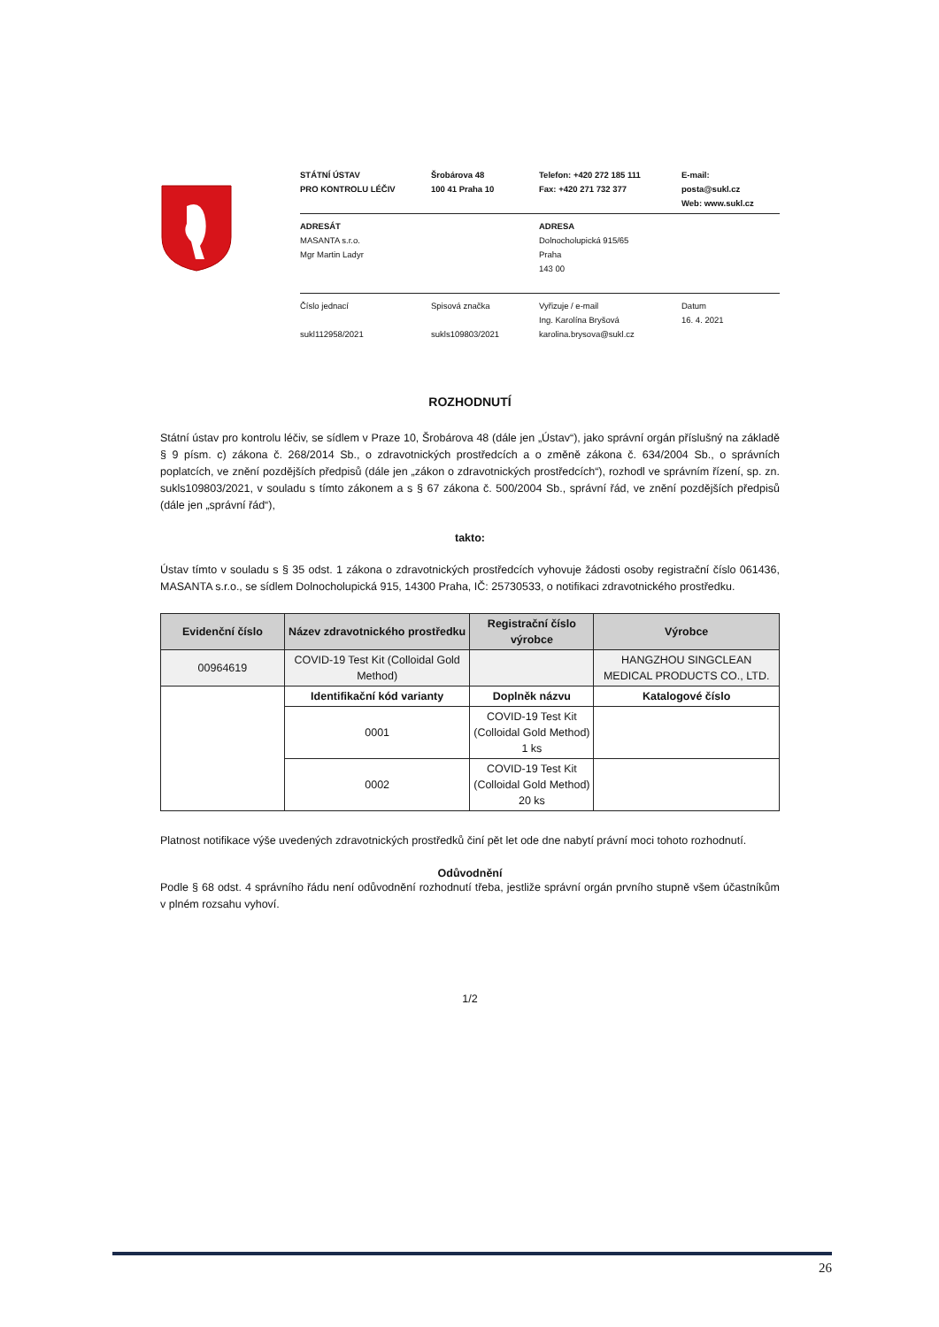STÁTNÍ ÚSTAV
PRO KONTROLU LÉČIV
Šrobárova 48
100 41 Praha 10
Telefon: +420 272 185 111
Fax: +420 271 732 377
E-mail: posta@sukl.cz
Web: www.sukl.cz
ADRESÁT
MASANTA s.r.o.
Mgr Martin Ladyr
ADRESA
Dolnocholupická 915/65
Praha
143 00
Číslo jednací
sukl112958/2021
Spisová značka
sukls109803/2021
Vyřizuje / e-mail
Ing. Karolína Bryšová
karolina.brysova@sukl.cz
Datum
16. 4. 2021
ROZHODNUTÍ
Státní ústav pro kontrolu léčiv, se sídlem v Praze 10, Šrobárova 48 (dále jen „Ústav“), jako správní orgán příslušný na základě § 9 písm. c) zákona č. 268/2014 Sb., o zdravotnických prostředcích a o změně zákona č. 634/2004 Sb., o správních poplatcích, ve znění pozdějších předpisů (dále jen „zákon o zdravotnických prostředcích“), rozhodl ve správním řízení, sp. zn. sukls109803/2021, v souladu s tímto zákonem a s § 67 zákona č. 500/2004 Sb., správní řád, ve znění pozdějších předpisů (dále jen „správní řád“),
takto:
Ústav tímto v souladu s § 35 odst. 1 zákona o zdravotnických prostředcích vyhovuje žádosti osoby registrační číslo 061436, MASANTA s.r.o., se sídlem Dolnocholupická 915, 14300 Praha, IČ: 25730533, o notifikaci zdravotnického prostředku.
| Evidenční číslo | Název zdravotnického prostředku | Registrační číslo výrobce | Výrobce |
| --- | --- | --- | --- |
| 00964619 | COVID-19 Test Kit (Colloidal Gold Method) | | HANGZHOU SINGCLEAN MEDICAL PRODUCTS CO., LTD. |
| | Identifikační kód varianty | Doplněk názvu | Katalogové číslo |
| | 0001 | COVID-19 Test Kit (Colloidal Gold Method) 1 ks | |
| | 0002 | COVID-19 Test Kit (Colloidal Gold Method) 20 ks | |
Platnost notifikace výše uvedených zdravotnických prostředků činí pět let ode dne nabytí právní moci tohoto rozhodnutí.
Odůvodnění
Podle § 68 odst. 4 správního řádu není odůvodnění rozhodnutí třeba, jestliže správní orgán prvního stupně všem účastníkům v plném rozsahu vyhoví.
1/2
26